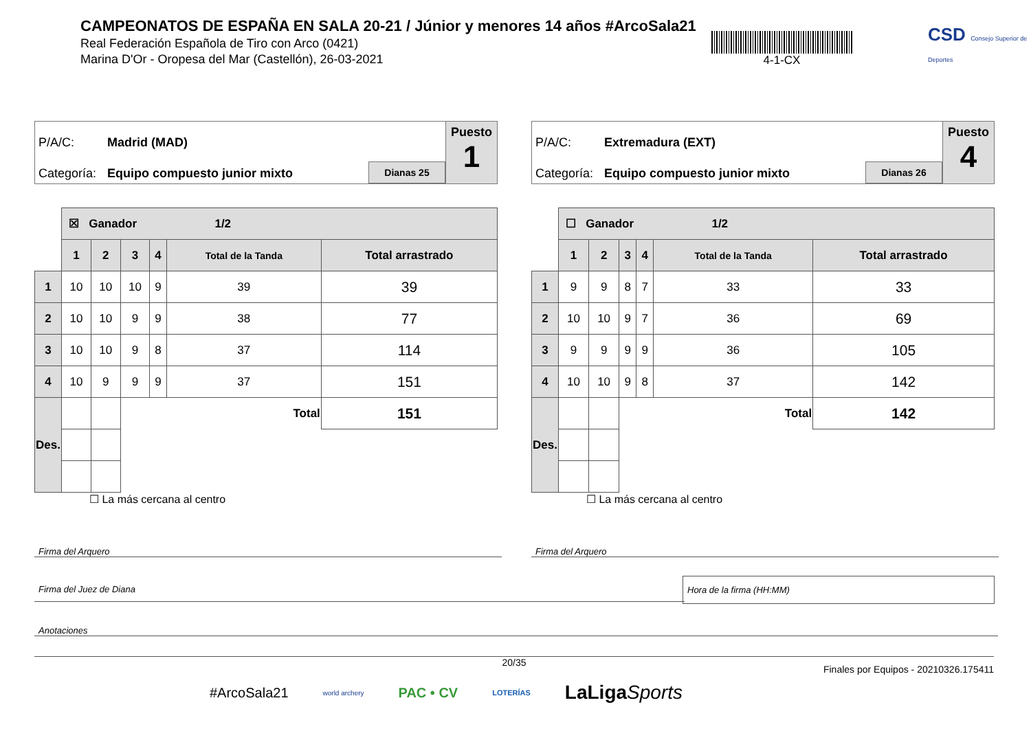CAMPEONATOS DE ESPAÑA EN SALA 20-21 / Júnior y menores 14 años #ArcoSala21
Real Federación Española de Tiro con Arco (0421)
Marina D'Or - Oropesa del Mar (Castellón), 26-03-2021
4-1-CX
CSD Consejo Superior de Deportes
P/A/C: Madrid (MAD)
Categoría: Equipo compuesto junior mixto Dianas 25
Puesto
1
| | ☒ Ganador 1/2 | | | | | |
| | 1 | 2 | 3 | 4 | Total de la Tanda | Total arrastrado |
| 1 | 10 | 10 | 10 | 9 | 39 | 39 |
| 2 | 10 | 10 | 9 | 9 | 38 | 77 |
| 3 | 10 | 10 | 9 | 8 | 37 | 114 |
| 4 | 10 | 9 | 9 | 9 | 37 | 151 |
| Des. | | | Total | | | 151 |
☐ La más cercana al centro
P/A/C: Extremadura (EXT)
Categoría: Equipo compuesto junior mixto Dianas 26
Puesto
4
| | ☐ Ganador 1/2 | | | | | |
| | 1 | 2 | 3 | 4 | Total de la Tanda | Total arrastrado |
| 1 | 9 | 9 | 8 | 7 | 33 | 33 |
| 2 | 10 | 10 | 9 | 7 | 36 | 69 |
| 3 | 9 | 9 | 9 | 9 | 36 | 105 |
| 4 | 10 | 10 | 9 | 8 | 37 | 142 |
| Des. | | | Total | | | 142 |
☐ La más cercana al centro
Firma del Arquero Firma del Arquero
Firma del Juez de Diana
Hora de la firma (HH:MM)
Anotaciones
20/35
Finales por Equipos - 20210326.175411
#ArcoSala21 world archery PAC • CV LOTERÍAS LaLigaSports